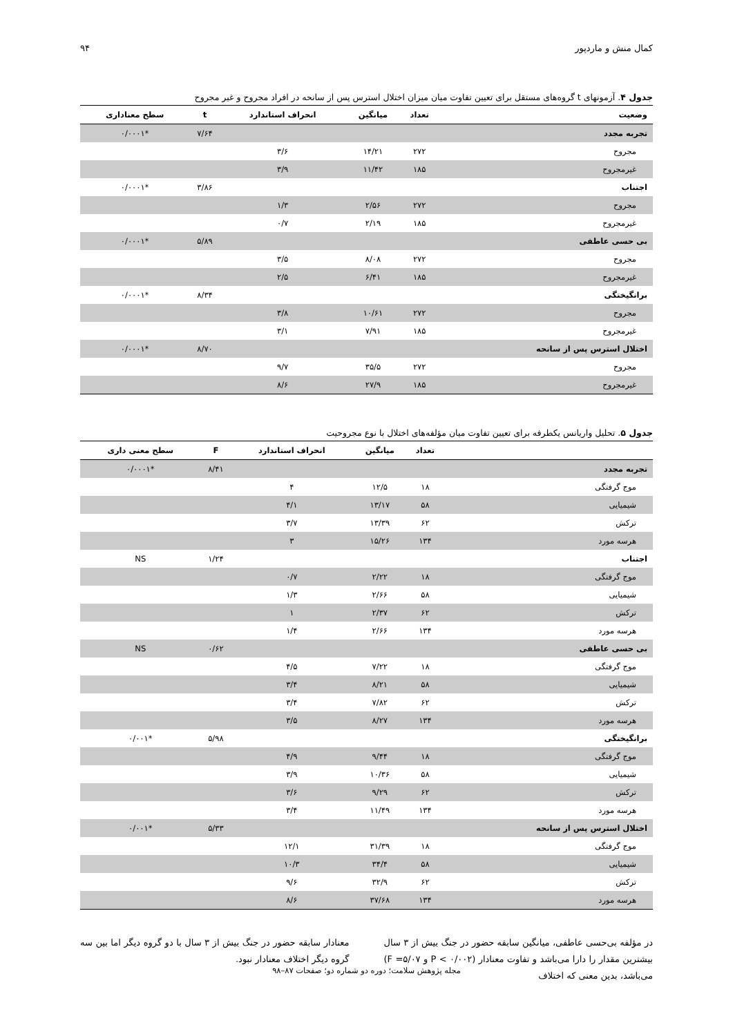کمال منش و ماردپور ۹۴
جدول ۴. آزمونهای t گروه‌های مستقل برای تعیین تفاوت میان میزان اختلال استرس پس از سانحه در افراد مجروح و غیر مجروح
| وضعیت | تعداد | میانگین | انحراف استاندارد | t | سطح معناداری |
| --- | --- | --- | --- | --- | --- |
| تجربه مجدد | | | | ۷/۶۴ | *۰/۰۰۰۱ |
| مجروح | ۲۷۲ | ۱۴/۲۱ | ۳/۶ | | |
| غیرمجروح | ۱۸۵ | ۱۱/۴۲ | ۳/۹ | | |
| اجتناب | | | | ۳/۸۶ | *۰/۰۰۰۱ |
| مجروح | ۲۷۲ | ۲/۵۶ | ۱/۳ | | |
| غیرمجروح | ۱۸۵ | ۲/۱۹ | ۰/۷ | | |
| بی حسی عاطفی | | | | ۵/۸۹ | *۰/۰۰۰۱ |
| مجروح | ۲۷۲ | ۸/۰۸ | ۳/۵ | | |
| غیرمجروح | ۱۸۵ | ۶/۴۱ | ۲/۵ | | |
| برانگیختگی | | | | ۸/۳۴ | *۰/۰۰۰۱ |
| مجروح | ۲۷۲ | ۱۰/۶۱ | ۳/۸ | | |
| غیرمجروح | ۱۸۵ | ۷/۹۱ | ۳/۱ | | |
| اختلال استرس پس از سانحه | | | | ۸/۷۰ | *۰/۰۰۰۱ |
| مجروح | ۲۷۲ | ۳۵/۵ | ۹/۷ | | |
| غیرمجروح | ۱۸۵ | ۲۷/۹ | ۸/۶ | | |
جدول ۵. تحلیل واریانس یکطرفه برای تعیین تفاوت میان مؤلفه‌های اختلال با نوع مجروحیت
| | تعداد | میانگین | انحراف استاندارد | F | سطح معنی داری |
| --- | --- | --- | --- | --- | --- |
| تجربه مجدد | | | | ۸/۴۱ | *۰/۰۰۰۱ |
| موج گرفتگی | ۱۸ | ۱۲/۵ | ۴ | | |
| شیمیایی | ۵۸ | ۱۳/۱۷ | ۴/۱ | | |
| ترکش | ۶۲ | ۱۳/۳۹ | ۳/۷ | | |
| هرسه مورد | ۱۳۴ | ۱۵/۲۶ | ۳ | | |
| اجتناب | | | | ۱/۲۴ | NS |
| موج گرفتگی | ۱۸ | ۲/۲۲ | ۰/۷ | | |
| شیمیایی | ۵۸ | ۲/۶۶ | ۱/۳ | | |
| ترکش | ۶۲ | ۲/۳۷ | ۱ | | |
| هرسه مورد | ۱۳۴ | ۲/۶۶ | ۱/۴ | | |
| بی حسی عاطفی | | | | ۰/۶۲ | NS |
| موج گرفتگی | ۱۸ | ۷/۲۲ | ۴/۵ | | |
| شیمیایی | ۵۸ | ۸/۲۱ | ۳/۴ | | |
| ترکش | ۶۲ | ۷/۸۲ | ۳/۴ | | |
| هرسه مورد | ۱۳۴ | ۸/۲۷ | ۳/۵ | | |
| برانگیختگی | | | | ۵/۹۸ | *۰/۰۰۱ |
| موج گرفتگی | ۱۸ | ۹/۴۴ | ۴/۹ | | |
| شیمیایی | ۵۸ | ۱۰/۳۶ | ۳/۹ | | |
| ترکش | ۶۲ | ۹/۲۹ | ۳/۶ | | |
| هرسه مورد | ۱۳۴ | ۱۱/۴۹ | ۳/۴ | | |
| اختلال استرس پس از سانحه | | | | ۵/۳۳ | *۰/۰۰۱ |
| موج گرفتگی | ۱۸ | ۳۱/۳۹ | ۱۲/۱ | | |
| شیمیایی | ۵۸ | ۳۴/۴ | ۱۰/۳ | | |
| ترکش | ۶۲ | ۳۲/۹ | ۹/۶ | | |
| هرسه مورد | ۱۳۴ | ۳۷/۶۸ | ۸/۶ | | |
در مؤلفه بی‌حسی عاطفی، میانگین سابقه حضور در جنگ بیش از ۳ سال بیشترین مقدار را دارا می‌باشد و تفاوت معنادار (P < ۰/۰۰۲ و F =۵/۰۷) می‌باشد، بدین معنی که اختلاف
معنادار سابقه حضور در جنگ بیش از ۳ سال با دو گروه دیگر اما بین سه گروه دیگر اختلاف معنادار نبود.
مجله پژوهش سلامت؛ دوره دو شماره دو؛ صفحات ۸۷–۹۸